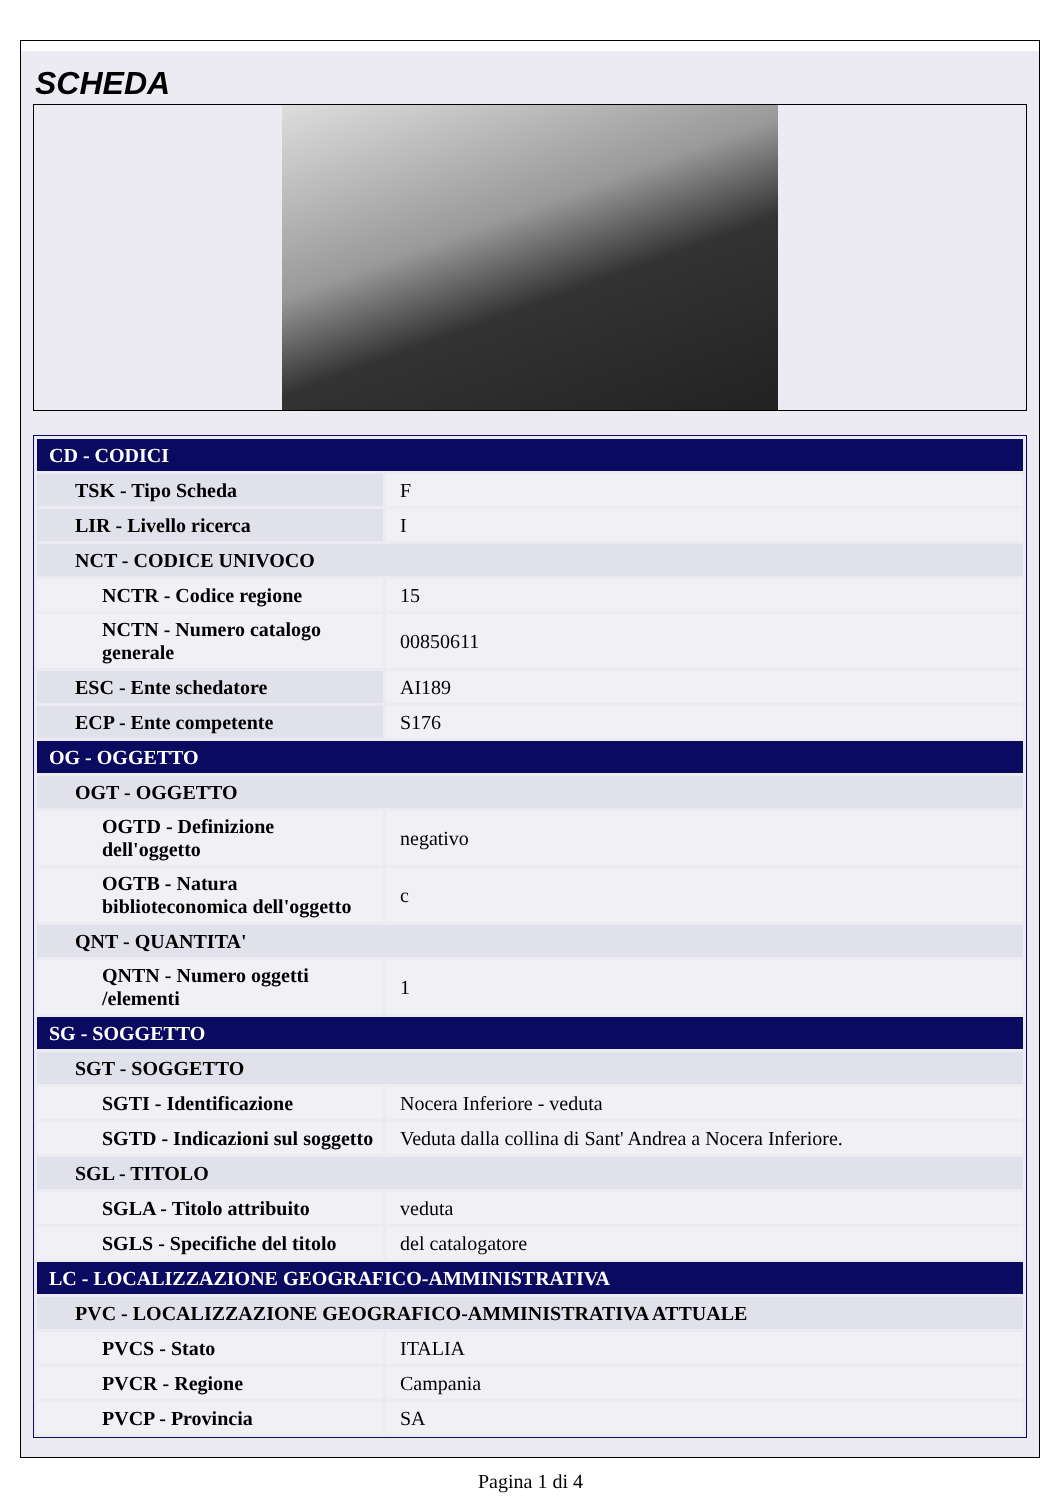SCHEDA
| CD - CODICI | |
| TSK - Tipo Scheda | F |
| LIR - Livello ricerca | I |
| NCT - CODICE UNIVOCO | |
| NCTR - Codice regione | 15 |
| NCTN - Numero catalogo generale | 00850611 |
| ESC - Ente schedatore | AI189 |
| ECP - Ente competente | S176 |
| OG - OGGETTO | |
| OGT - OGGETTO | |
| OGTD - Definizione dell'oggetto | negativo |
| OGTB - Natura biblioteconomica dell'oggetto | c |
| QNT - QUANTITA' | |
| QNTN - Numero oggetti /elementi | 1 |
| SG - SOGGETTO | |
| SGT - SOGGETTO | |
| SGTI - Identificazione | Nocera Inferiore - veduta |
| SGTD - Indicazioni sul soggetto | Veduta dalla collina di Sant' Andrea a Nocera Inferiore. |
| SGL - TITOLO | |
| SGLA - Titolo attribuito | veduta |
| SGLS - Specifiche del titolo | del catalogatore |
| LC - LOCALIZZAZIONE GEOGRAFICO-AMMINISTRATIVA | |
| PVC - LOCALIZZAZIONE GEOGRAFICO-AMMINISTRATIVA ATTUALE | |
| PVCS - Stato | ITALIA |
| PVCR - Regione | Campania |
| PVCP - Provincia | SA |
Pagina 1 di 4